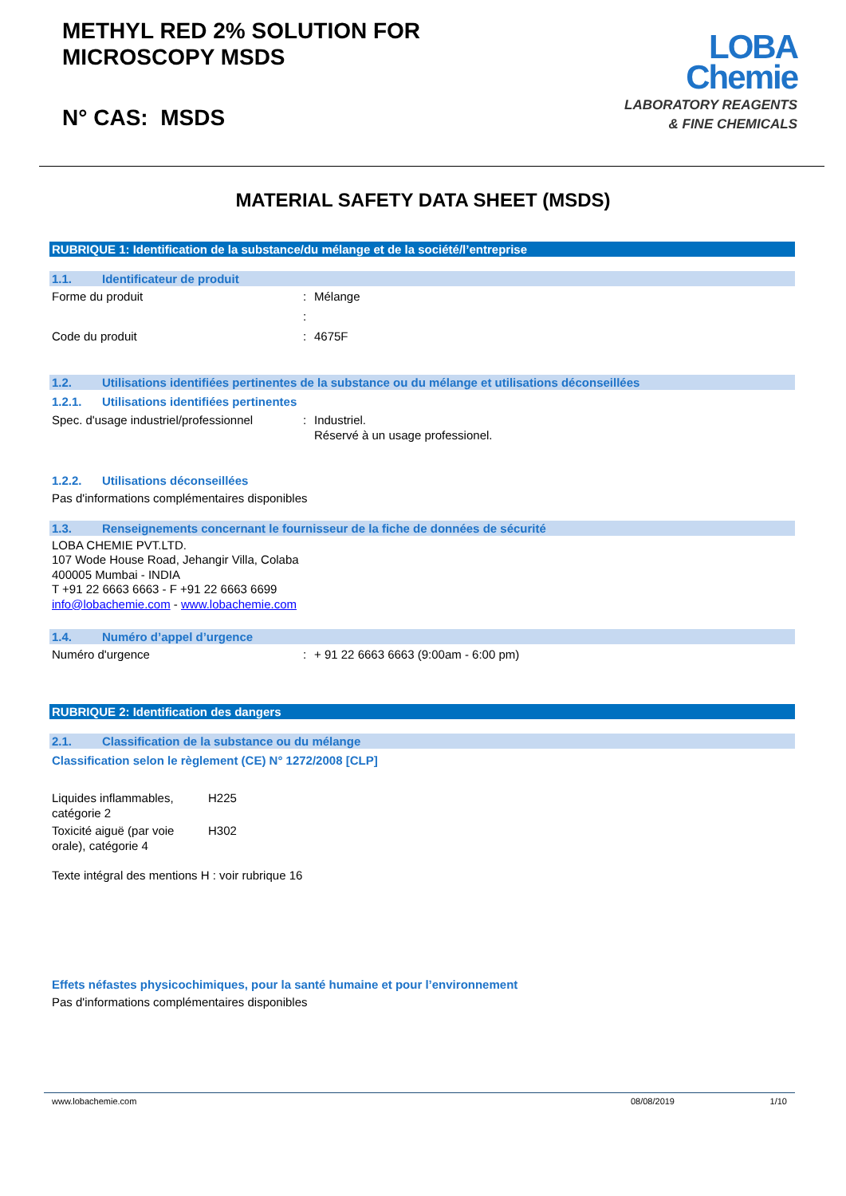METHYL RED 2% SOLUTION FOR
MICROSCOPY MSDS
N° CAS: MSDS
LOBA
Chemie
LABORATORY REAGENTS
& FINE CHEMICALS
MATERIAL SAFETY DATA SHEET (MSDS)
RUBRIQUE 1: Identification de la substance/du mélange et de la société/l’entreprise
1.1. Identificateur de produit
Forme du produit : Mélange
:
Code du produit : 4675F
1.2. Utilisations identifiées pertinentes de la substance ou du mélange et utilisations déconseillées
1.2.1. Utilisations identifiées pertinentes
Spec. d'usage industriel/professionnel
: Industriel.
Réservé à un usage professionel.
1.2.2. Utilisations déconseillées
Pas d'informations complémentaires disponibles
1.3. Renseignements concernant le fournisseur de la fiche de données de sécurité
LOBA CHEMIE PVT.LTD.
107 Wode House Road, Jehangir Villa, Colaba
400005 Mumbai - INDIA
T +91 22 6663 6663 - F +91 22 6663 6699
info@lobachemie.com - www.lobachemie.com
1.4. Numéro d’appel d’urgence
Numéro d'urgence : + 91 22 6663 6663 (9:00am - 6:00 pm)
RUBRIQUE 2: Identification des dangers
2.1. Classification de la substance ou du mélange
Classification selon le règlement (CE) N° 1272/2008 [CLP]
Liquides inflammables, catégorie 2
H225
Toxicité aiguë (par voie orale), catégorie 4
H302
Texte intégral des mentions H : voir rubrique 16
Effets néfastes physicochimiques, pour la santé humaine et pour l’environnement
Pas d'informations complémentaires disponibles
www.lobachemie.com 08/08/2019 1/10